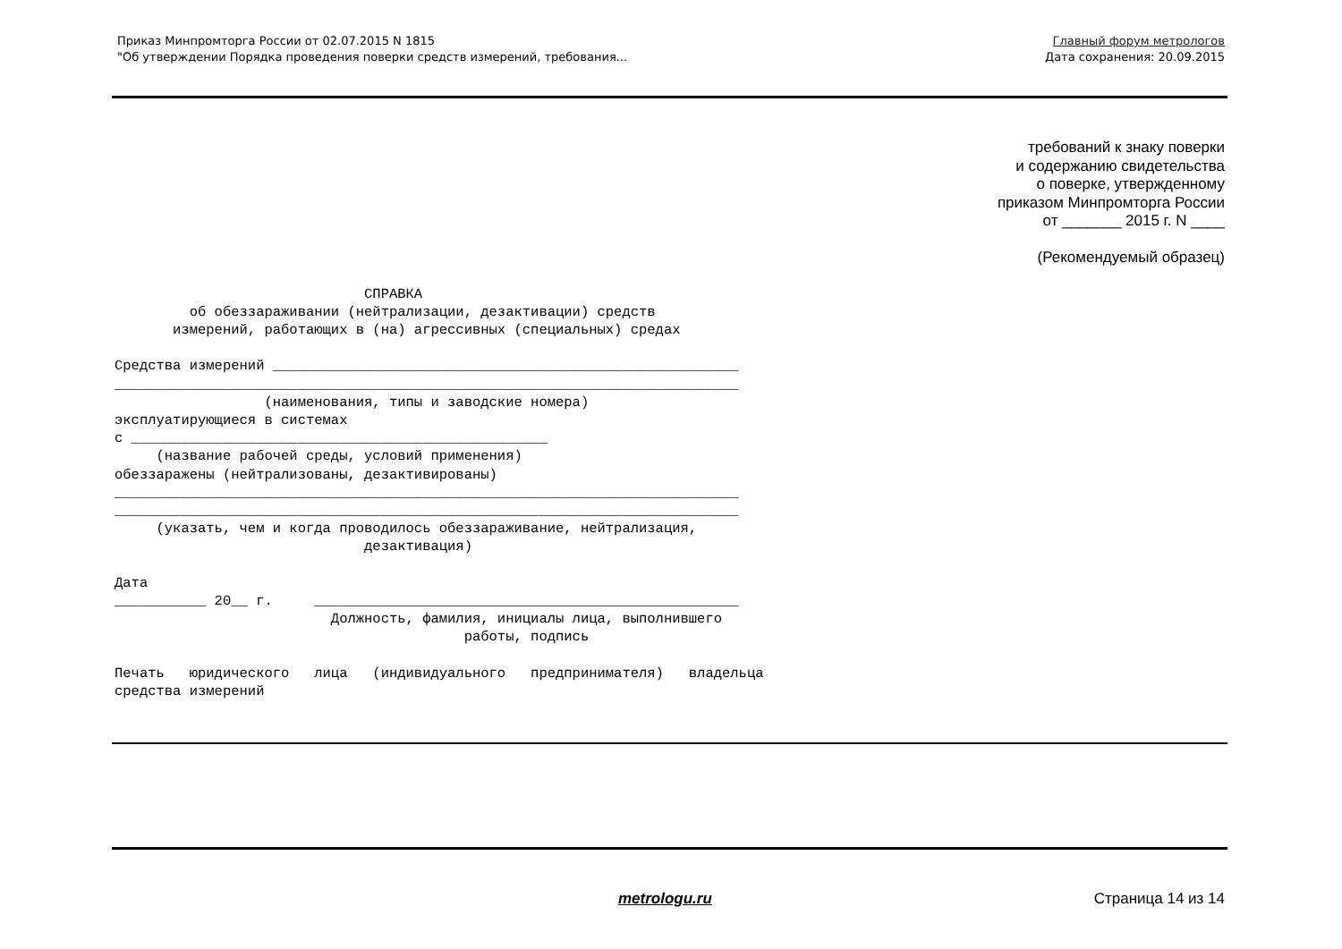Приказ Минпромторга России от 02.07.2015 N 1815
"Об утверждении Порядка проведения поверки средств измерений, требования...
Главный форум метрологов
Дата сохранения: 20.09.2015
требований к знаку поверки
и содержанию свидетельства
о поверке, утвержденному
приказом Минпромторга России
от _______ 2015 г. N ____
(Рекомендуемый образец)
                              СПРАВКА
         об обеззараживании (нейтрализации, дезактивации) средств
       измерений, работающих в (на) агрессивных (специальных) средах

Средства измерений ________________________________________________________
___________________________________________________________________________
                  (наименования, типы и заводские номера)
эксплуатирующиеся в системах
с __________________________________________________
     (название рабочей среды, условий применения)
обеззаражены (нейтрализованы, дезактивированы)
___________________________________________________________________________
___________________________________________________________________________
     (указать, чем и когда проводилось обеззараживание, нейтрализация,
                              дезактивация)

Дата
___________ 20__ г.     ___________________________________________________
                          Должность, фамилия, инициалы лица, выполнившего
                                          работы, подпись

Печать   юридического   лица   (индивидуального   предпринимателя)   владельца
средства измерений
metrologu.ru Страница 14 из 14